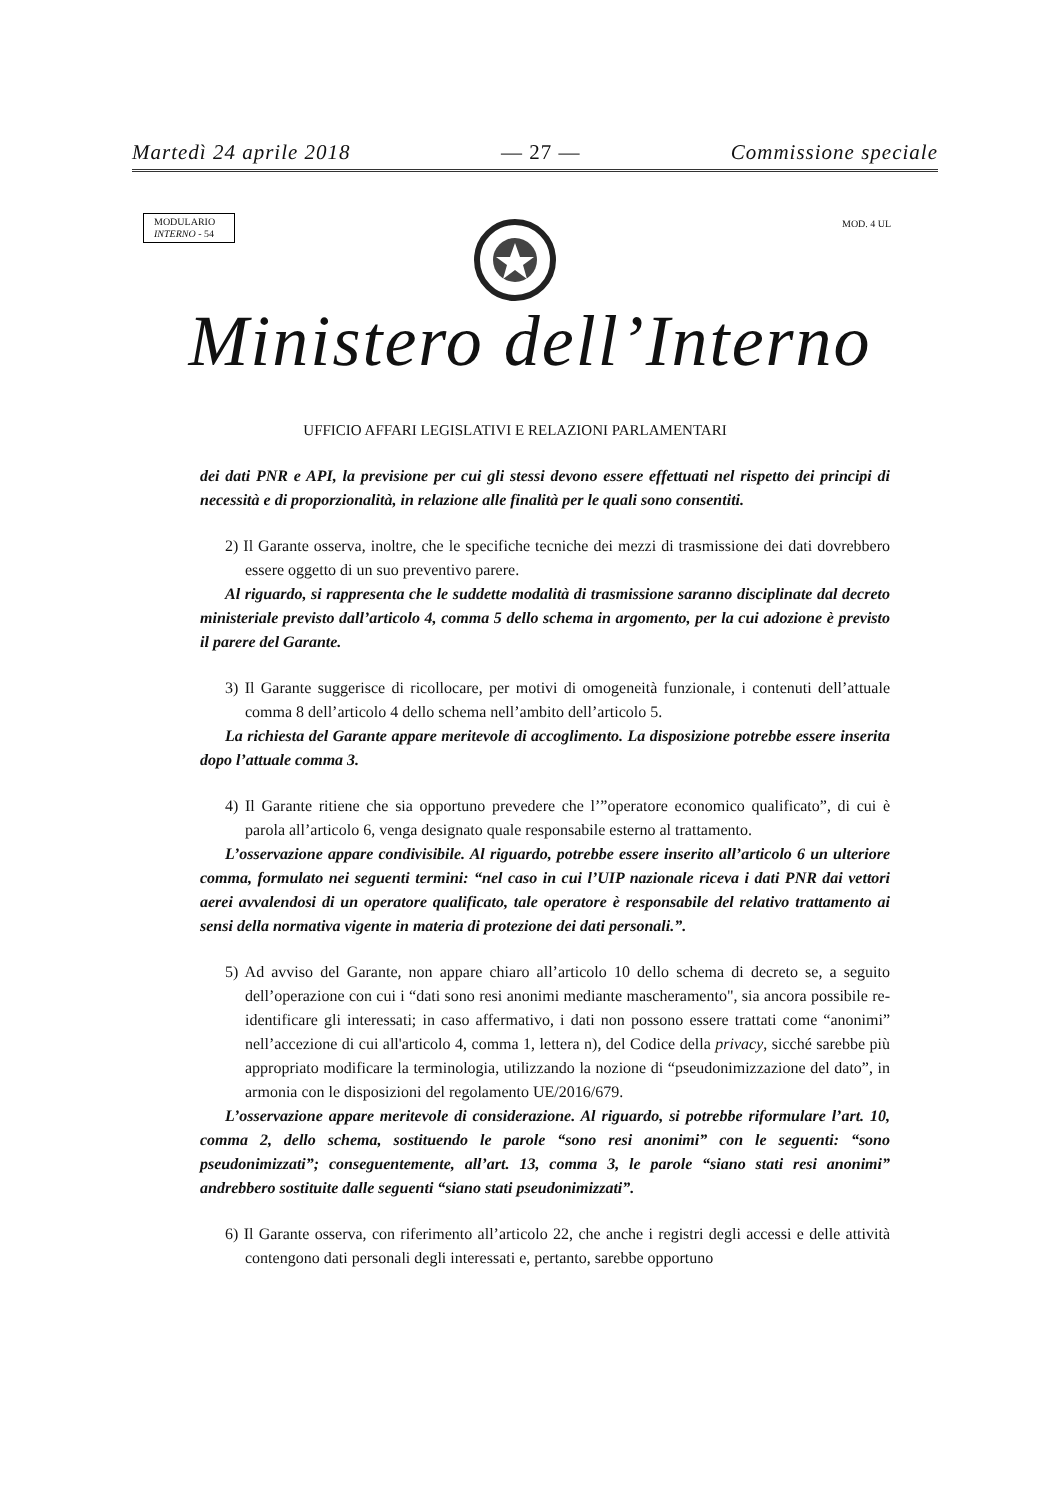Martedì 24 aprile 2018 — 27 — Commissione speciale
MODULARIO
INTERNO - 54
MOD. 4 UL
Ministero dell’Interno
UFFICIO AFFARI LEGISLATIVI E RELAZIONI PARLAMENTARI
dei dati PNR e API, la previsione per cui gli stessi devono essere effettuati nel rispetto dei principi di necessità e di proporzionalità, in relazione alle finalità per le quali sono consentiti.
2) Il Garante osserva, inoltre, che le specifiche tecniche dei mezzi di trasmissione dei dati dovrebbero essere oggetto di un suo preventivo parere.
Al riguardo, si rappresenta che le suddette modalità di trasmissione saranno disciplinate dal decreto ministeriale previsto dall’articolo 4, comma 5 dello schema in argomento, per la cui adozione è previsto il parere del Garante.
3) Il Garante suggerisce di ricollocare, per motivi di omogeneità funzionale, i contenuti dell’attuale comma 8 dell’articolo 4 dello schema nell’ambito dell’articolo 5.
La richiesta del Garante appare meritevole di accoglimento. La disposizione potrebbe essere inserita dopo l’attuale comma 3.
4) Il Garante ritiene che sia opportuno prevedere che l’”operatore economico qualificato”, di cui è parola all’articolo 6, venga designato quale responsabile esterno al trattamento.
L’osservazione appare condivisibile. Al riguardo, potrebbe essere inserito all’articolo 6 un ulteriore comma, formulato nei seguenti termini: “nel caso in cui l’UIP nazionale riceva i dati PNR dai vettori aerei avvalendosi di un operatore qualificato, tale operatore è responsabile del relativo trattamento ai sensi della normativa vigente in materia di protezione dei dati personali.”.
5) Ad avviso del Garante, non appare chiaro all’articolo 10 dello schema di decreto se, a seguito dell’operazione con cui i “dati sono resi anonimi mediante mascheramento", sia ancora possibile re-identificare gli interessati; in caso affermativo, i dati non possono essere trattati come “anonimi” nell’accezione di cui all'articolo 4, comma 1, lettera n), del Codice della privacy, sicché sarebbe più appropriato modificare la terminologia, utilizzando la nozione di “pseudonimizzazione del dato”, in armonia con le disposizioni del regolamento UE/2016/679.
L’osservazione appare meritevole di considerazione. Al riguardo, si potrebbe riformulare l’art. 10, comma 2, dello schema, sostituendo le parole “sono resi anonimi” con le seguenti: “sono pseudonimizzati”; conseguentemente, all’art. 13, comma 3, le parole “siano stati resi anonimi” andrebbero sostituite dalle seguenti “siano stati pseudonimizzati”.
6) Il Garante osserva, con riferimento all’articolo 22, che anche i registri degli accessi e delle attività contengono dati personali degli interessati e, pertanto, sarebbe opportuno